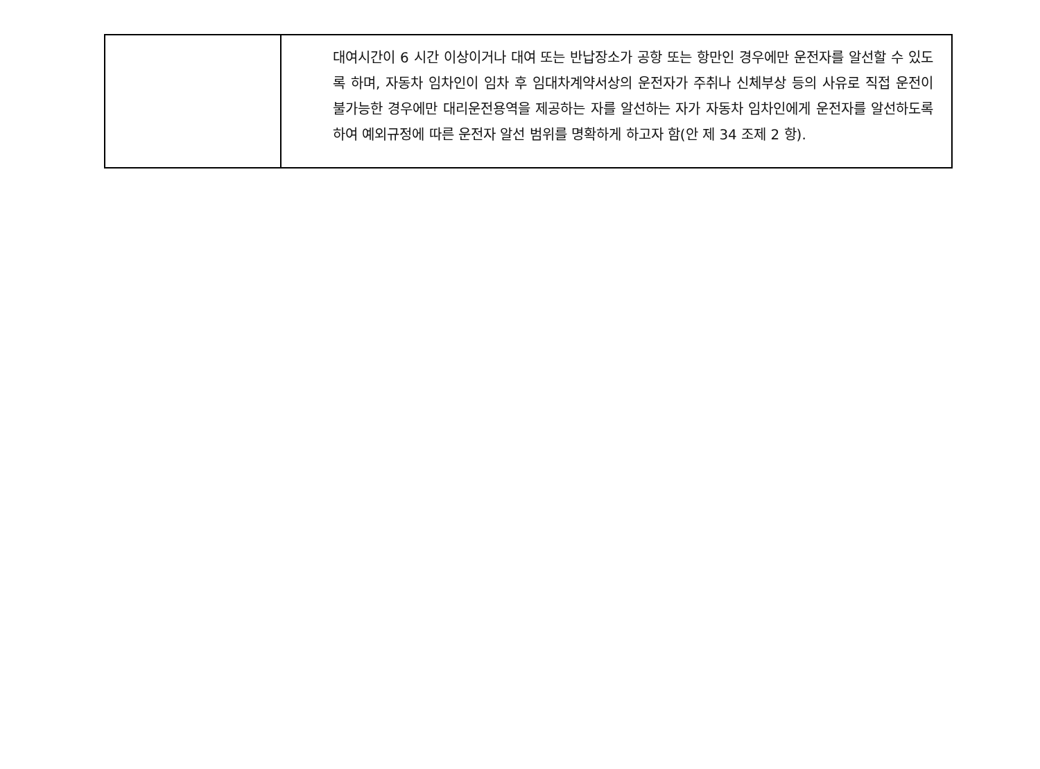| | 대여시간이 6 시간 이상이거나 대여 또는 반납장소가 공항 또는 항만인 경우에만 운전자를 알선할 수 있도록 하며, 자동차 임차인이 임차 후 임대차계약서상의 운전자가 주취나 신체부상 등의 사유로 직접 운전이 불가능한 경우에만 대리운전용역을 제공하는 자를 알선하는 자가 자동차 임차인에게 운전자를 알선하도록 하여 예외규정에 따른 운전자 알선 범위를 명확하게 하고자 함(안 제 34 조제 2 항). |